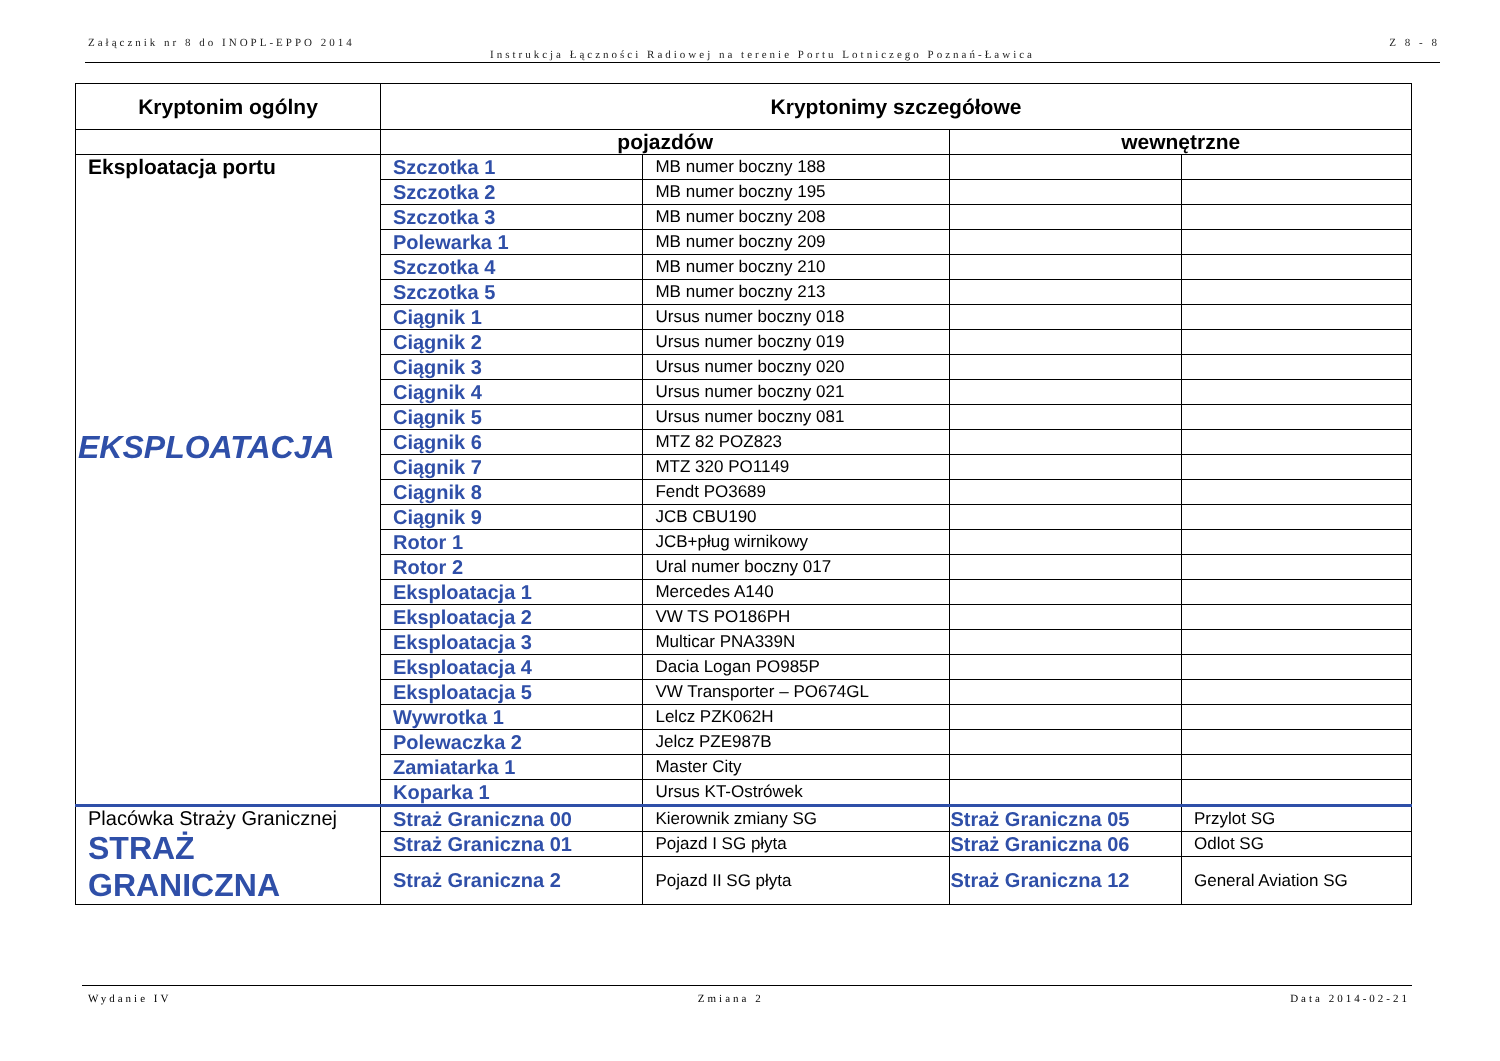Załącznik nr 8 do INOPL-EPPO 2014 Z 8 - 8
Instrukcja Łączności Radiowej na terenie Portu Lotniczego Poznań-Ławica
| Kryptonim ogólny | Kryptonimy szczegółowe | | | |
| --- | --- | --- | --- | --- |
| | pojazdów | | wewnętrzne | |
| Eksploatacja portu EKSPLOATACJA | Szczotka 1 | MB numer boczny 188 | | |
| | Szczotka 2 | MB numer boczny 195 | | |
| | Szczotka 3 | MB numer boczny 208 | | |
| | Polewarka 1 | MB numer boczny 209 | | |
| | Szczotka 4 | MB numer boczny 210 | | |
| | Szczotka 5 | MB numer boczny 213 | | |
| | Ciągnik 1 | Ursus numer boczny 018 | | |
| | Ciągnik 2 | Ursus numer boczny 019 | | |
| | Ciągnik 3 | Ursus numer boczny 020 | | |
| | Ciągnik 4 | Ursus numer boczny 021 | | |
| | Ciągnik 5 | Ursus numer boczny 081 | | |
| | Ciągnik 6 | MTZ 82 POZ823 | | |
| | Ciągnik 7 | MTZ 320 PO1149 | | |
| | Ciągnik 8 | Fendt PO3689 | | |
| | Ciągnik 9 | JCB CBU190 | | |
| | Rotor 1 | JCB+pług wirnikowy | | |
| | Rotor 2 | Ural numer boczny 017 | | |
| | Eksploatacja 1 | Mercedes A140 | | |
| | Eksploatacja 2 | VW TS PO186PH | | |
| | Eksploatacja 3 | Multicar PNA339N | | |
| | Eksploatacja 4 | Dacia Logan PO985P | | |
| | Eksploatacja 5 | VW Transporter – PO674GL | | |
| | Wywrotka 1 | Lelcz PZK062H | | |
| | Polewaczka 2 | Jelcz PZE987B | | |
| | Zamiatarka 1 | Master City | | |
| | Koparka 1 | Ursus KT-Ostrówek | | |
| Placówka Straży Granicznej STRAŻ GRANICZNA | Straż Graniczna 00 | Kierownik zmiany SG | Straż Graniczna 05 | Przylot SG |
| | Straż Graniczna 01 | Pojazd I SG płyta | Straż Graniczna 06 | Odlot SG |
| | Straż Graniczna 2 | Pojazd II SG płyta | Straż Graniczna 12 | General Aviation SG |
Wydanie IV Zmiana 2 Data 2014-02-21